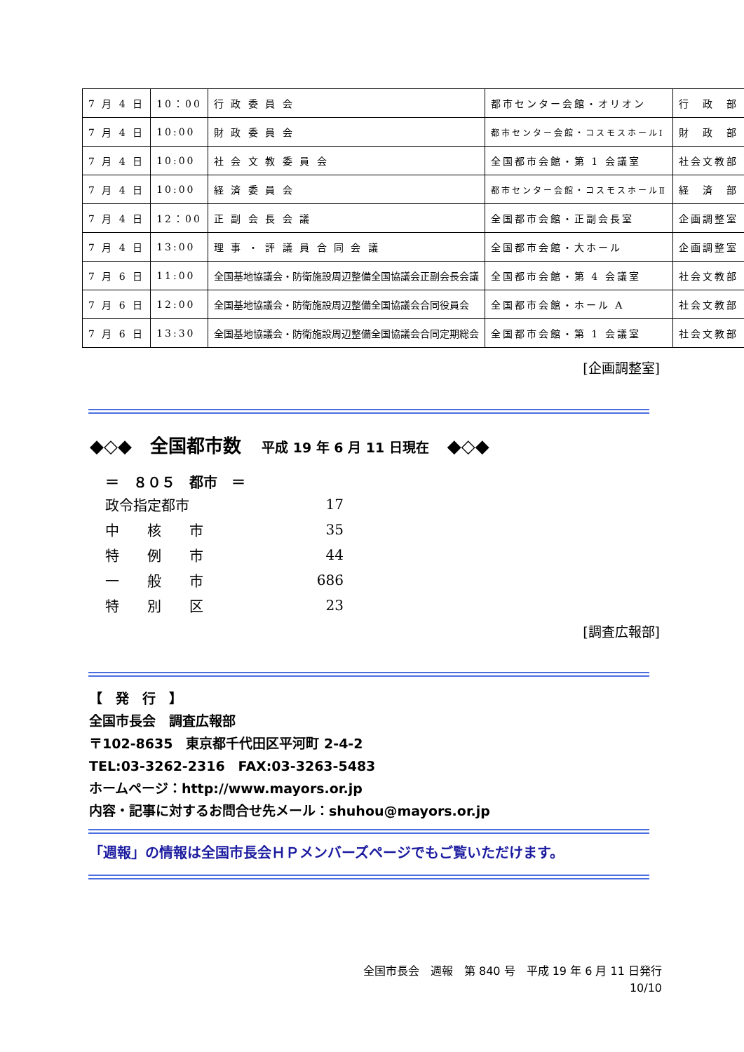| 7 月 4 日 | 10：00 | 行 政 委 員 会 | 都市センター会館・オリオン | 行 政 部 |
| 7 月 4 日 | 10:00 | 財 政 委 員 会 | 都市センター会館・コスモスホールⅠ | 財 政 部 |
| 7 月 4 日 | 10:00 | 社 会 文 教 委 員 会 | 全国都市会館・第 1 会議室 | 社会文教部 |
| 7 月 4 日 | 10:00 | 経 済 委 員 会 | 都市センター会館・コスモスホールⅡ | 経 済 部 |
| 7 月 4 日 | 12：00 | 正 副 会 長 会 議 | 全国都市会館・正副会長室 | 企画調整室 |
| 7 月 4 日 | 13:00 | 理 事 ・ 評 議 員 合 同 会 議 | 全国都市会館・大ホール | 企画調整室 |
| 7 月 6 日 | 11:00 | 全国基地協議会・防衛施設周辺整備全国協議会正副会長会議 | 全国都市会館・第 4 会議室 | 社会文教部 |
| 7 月 6 日 | 12:00 | 全国基地協議会・防衛施設周辺整備全国協議会合同役員会 | 全国都市会館・ホール A | 社会文教部 |
| 7 月 6 日 | 13:30 | 全国基地協議会・防衛施設周辺整備全国協議会合同定期総会 | 全国都市会館・第 1 会議室 | 社会文教部 |
[企画調整室]
◆◇◆　全国都市数 平成 19 年 6 月 11 日現在　◆◇◆
＝　８０５　都市　＝
| 政令指定都市 | 17 |
| 中 核 市 | 35 |
| 特 例 市 | 44 |
| 一 般 市 | 686 |
| 特 別 区 | 23 |
[調査広報部]
【　発　行　】
全国市長会　調査広報部
〒102-8635　東京都千代田区平河町 2-4-2
TEL:03-3262-2316　FAX:03-3263-5483
ホームページ：http://www.mayors.or.jp
内容・記事に対するお問合せ先メール：shuhou@mayors.or.jp
「週報」の情報は全国市長会ＨＰメンバーズページでもご覧いただけます。
全国市長会　週報　第 840 号　平成 19 年 6 月 11 日発行
10/10